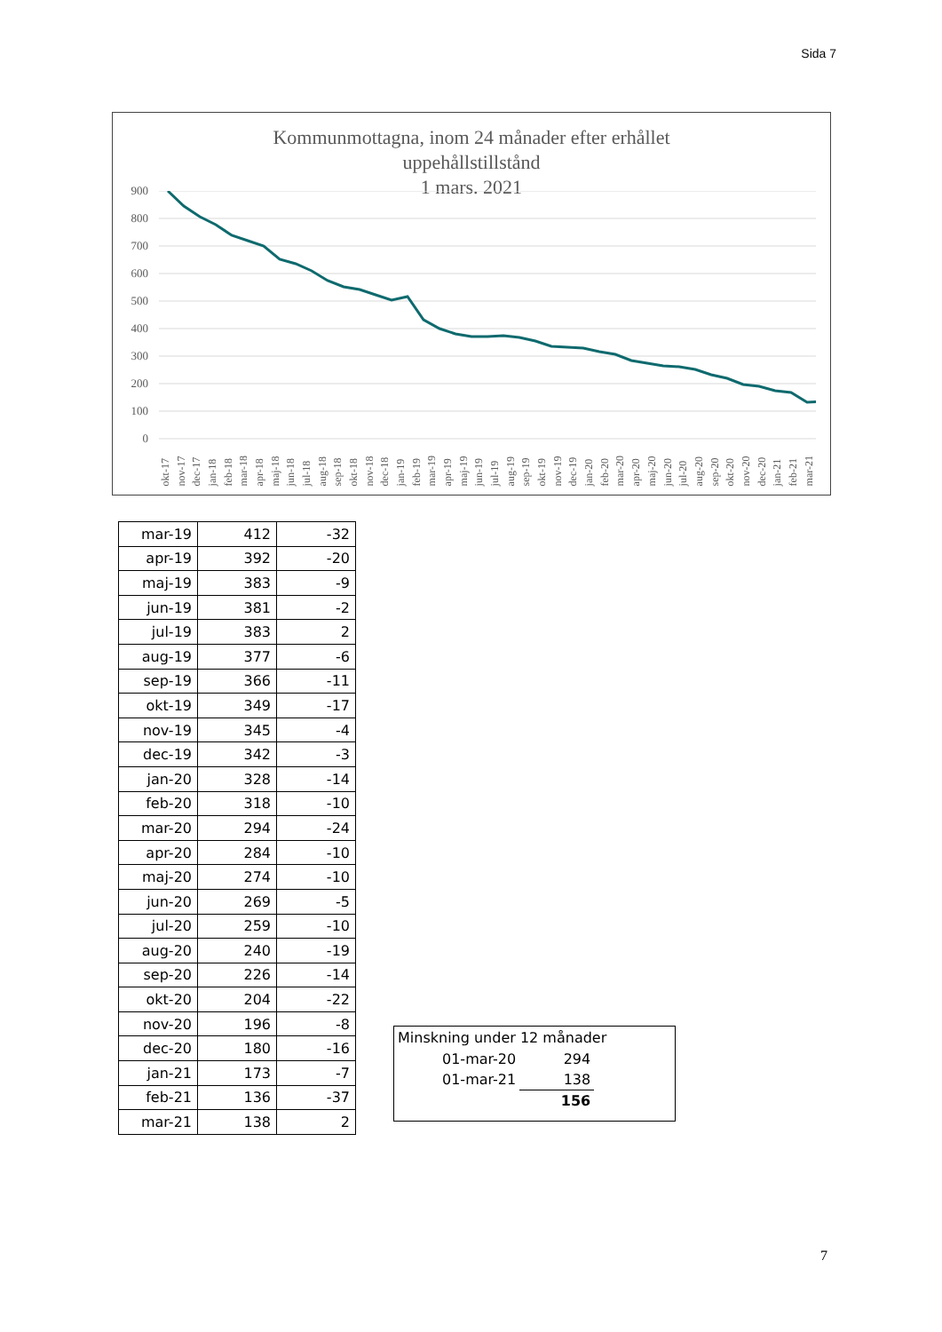Sida 7
Kommunmottagna, inom 24 månader efter erhållet
uppehållstillstånd
1 mars. 2021
900
800
700
600
500
400
300
200
100
0
okt-17 nov-17 dec-17 jan-18 feb-18 mar-18 apr-18 maj-18 jun-18 jul-18 aug-18 sep-18 okt-18 nov-18 dec-18 jan-19 feb-19 mar-19 apr-19 maj-19 jun-19 jul-19 aug-19 sep-19 okt-19 nov-19 dec-19 jan-20 feb-20 mar-20 apr-20 maj-20 jun-20 jul-20 aug-20 sep-20 okt-20 nov-20 dec-20 jan-21 feb-21 mar-21
| mar-19 | 412 | -32 |
| apr-19 | 392 | -20 |
| maj-19 | 383 | -9 |
| jun-19 | 381 | -2 |
| jul-19 | 383 | 2 |
| aug-19 | 377 | -6 |
| sep-19 | 366 | -11 |
| okt-19 | 349 | -17 |
| nov-19 | 345 | -4 |
| dec-19 | 342 | -3 |
| jan-20 | 328 | -14 |
| feb-20 | 318 | -10 |
| mar-20 | 294 | -24 |
| apr-20 | 284 | -10 |
| maj-20 | 274 | -10 |
| jun-20 | 269 | -5 |
| jul-20 | 259 | -10 |
| aug-20 | 240 | -19 |
| sep-20 | 226 | -14 |
| okt-20 | 204 | -22 |
| nov-20 | 196 | -8 |
| dec-20 | 180 | -16 |
| jan-21 | 173 | -7 |
| feb-21 | 136 | -37 |
| mar-21 | 138 | 2 |
Minskning under 12 månader
| 01-mar-20 | 294 |
| 01-mar-21 | 138 |
| | 156 |
7